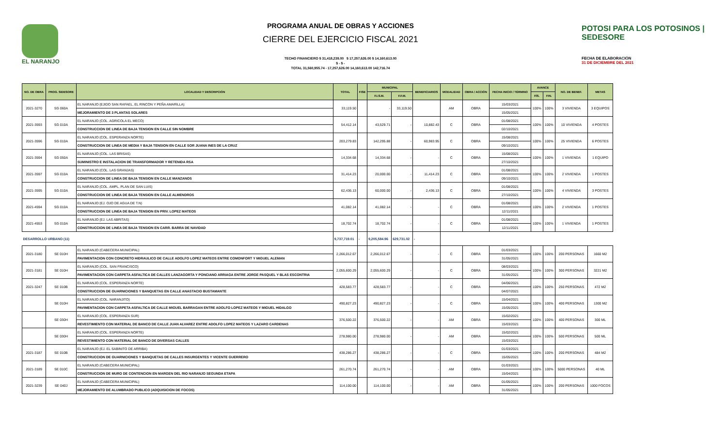EL NARANJO
PROGRAMA ANUAL DE OBRAS Y ACCIONES
CIERRE DEL EJERCICIO FISCAL 2021
TECHO FINANCIERO $ 31,418,239.00 $ 17,257,626.00 $ 14,160,613.00
$ - $ -
TOTAL 31,560,955.74 - 17,257,626.00 14,160,613.00 142,716.74
POTOSI PARA LOS POTOSINOS | SEDESORE
FECHA DE ELABORACIÓN
31 DE DICIEMBRE DEL 2021
| NO. DE OBRA | PROG. SIDESORE | LOCALIDAD Y DESCRIPCIÓN | TOTAL | FISE | MUNICIPAL | | BENEFICIARIOS | MODALIDAD | OBRA / ACCIÓN | FECHA INICIO / TÉRMINO | AVANCE | | NO. DE BENEF. | METAS |
| --- | --- | --- | --- | --- | --- | --- | --- | --- | --- | --- | --- | --- | --- | --- |
| | | | | | F.I.S.M. | F.F.M. | | | | | FÍS. | FIN. | | |
| 2021-3270 | SG 060A | EL NARANJO (EJIDO SAN RAFAEL, EL RINCON Y PEÑA AMARILLA) | 33,119.50 | | - | 33,119.50 | | AM | OBRA | 15/03/2021 | 100% | 100% | 3 VIVIENDA | 3 EQUIPOS |
| | | MEJORAMIENTO DE 3 PLANTAS SOLARES | | | | | | | | 15/05/2021 | | | | |
| 2021-3593 | SG 010A | EL NARANJO (COL. AGRICOLA EL MECO) | 54,412.14 | | 43,529.71 | - | 10,882.43 | C | OBRA | 01/08/2021 | 100% | 100% | 10 VIVIENDA | 4 POSTES |
| | | CONSTRUCCION DE LINEA DE BAJA TENSION EN CALLE SIN NOMBRE | | | | | | | | 02/10/2021 | | | | |
| 2021-3596 | SG 010A | EL NARANJO (COL. ESPERANZA NORTE) | 203,279.83 | | 142,295.88 | - | 60,983.95 | C | OBRA | 15/08/2021 | 100% | 100% | 25 VIVIENDA | 6 POSTES |
| | | CONSTRUCCION DE LINEA DE MEDIA Y BAJA TENSION EN CALLE SOR JUANA INES DE LA CRUZ | | | | | | | | 09/10/2021 | | | | |
| 2021-3594 | SG 050A | EL NARANJO (COL. LAS BRISAS) | 14,334.68 | | 14,334.68 | - | - | C | OBRA | 15/08/2021 | 100% | 100% | 1 VIVIENDA | 1 EQUIPO |
| | | SUMINISTRO E INSTALACION DE TRANSFORMADOR Y RETENIDA RSA | | | | | | | | 27/10/2021 | | | | |
| 2021-3597 | SG 010A | EL NARANJO (COL. LAS GRANJAS) | 31,414.23 | | 20,000.00 | - | 11,414.23 | C | OBRA | 01/08/2021 | 100% | 100% | 2 VIVIENDA | 1 POSTES |
| | | CONSTRUCCION DE LINEA DE BAJA TENSION EN CALLE MANZANOS | | | | | | | | 09/10/2021 | | | | |
| 2021-3595 | SG 010A | EL NARANJO (COL. AMPL. PLAN DE SAN LUIS) | 62,436.13 | | 60,000.00 | - | 2,436.13 | C | OBRA | 01/08/2021 | 100% | 100% | 4 VIVIENDA | 3 POSTES |
| | | CONSTRUCCION DE LINEA DE BAJA TENSION EN CALLE ALMENDROS | | | | | | | | 27/10/2021 | | | | |
| 2021-4594 | SG 010A | EL NARANJO (EJ. OJO DE AGUA DE T.N) | 41,082.14 | | 41,082.14 | - | - | C | OBRA | 01/08/2021 | 100% | 100% | 2 VIVIENDA | 1 POSTES |
| | | CONSTRUCCION DE LINEA DE BAJA TENSION EN PRIV. LOPEZ MATEOS | | | | | | | | 12/11/2021 | | | | |
| 2021-4553 | SG 010A | EL NARANJO (EJ. LAS ABRITAS) | 18,702.74 | | 18,702.74 | - | - | C | OBRA | 01/08/2021 | 100% | 100% | 1 VIVIENDA | 1 POSTES |
| | | CONSTRUCCION DE LINEA DE BAJA TENSION EN CARR. BARRA DE NAVIDAD | | | | | | | | 12/11/2021 | | | | |
| DESARROLLO URBANO (11) | | | 9,737,719.01 | - | 9,205,584.96 | 629,731.02 | - | | | | | | | |
| 2021-3180 | SE 010H | EL NARANJO (CABECERA MUNICIPAL) | 2,266,012.67 | | 2,266,012.67 | - | - | C | OBRA | 01/03/2021 | 100% | 100% | 200 PERSONAS | 1660 M2 |
| | | PAVIMENTACION CON CONCRETO HIDRAULICO DE CALLE ADOLFO LOPEZ MATEOS ENTRE COMONFORT Y MIGUEL ALEMAN | | | | | | | | 31/05/2021 | | | | |
| 2021-3181 | SE 010H | EL NARANJO (COL. SAN FRANCISCO) | 2,055,600.29 | | 2,055,600.29 | - | - | C | OBRA | 08/03/2021 | 100% | 100% | 300 PERSONAS | 3221 M2 |
| | | PAVIMENTACION CON CARPETA ASFALTICA DE CALLES LANZAGORTA Y PONCIANO ARRIAGA ENTRE JORGE PASQUEL Y BLAS ESCONTRIA | | | | | | | | 31/05/2021 | | | | |
| 2021-3247 | SE 010B | EL NARANJO (COL. ESPERANZA NORTE) | 428,583.77 | | 428,583.77 | - | - | C | OBRA | 04/06/2021 | 100% | 100% | 250 PERSONAS | 472 M2 |
| | | CONSTRUCCION DE GUARNICIONES Y BANQUETAS EN CALLE ANASTACIO BUSTAMANTE | | | | | | | | 04/07/2021 | | | | |
| | SE 010H | EL NARANJO (COL. NARANJITO) | 490,827.23 | | 490,827.23 | - | - | C | OBRA | 15/04/2021 | 100% | 100% | 400 PERSONAS | 1300 M2 |
| | | PAVIMENTACION CON CARPETA ASFALTICA DE CALLE MIGUEL BARRAGAN ENTRE ADOLFO LOPEZ MATEOS Y MIGUEL HIDALGO | | | | | | | | 15/05/2021 | | | | |
| | SE 030H | EL NARANJO (COL. ESPERANZA SUR) | 376,500.22 | | 376,500.22 | - | - | AM | OBRA | 15/02/2021 | 100% | 100% | 400 PERSONAS | 300 ML |
| | | REVESTIMIENTO CON MATERIAL DE BANCO DE CALLE JUAN ALVAREZ ENTRE ADOLFO LOPEZ MATEOS Y LAZARO CARDENAS | | | | | | | | 15/03/2021 | | | | |
| | SE 030H | EL NARANJO (COL. ESPERANZA NORTE) | 278,980.00 | | 278,980.00 | - | - | AM | OBRA | 15/02/2021 | 100% | 100% | 500 PERSONAS | 500 ML |
| | | REVESTIMIENTO CON MATERIAL DE BANCO DE DIVERSAS CALLES | | | | | | | | 15/03/2021 | | | | |
| 2021-3187 | SE 010B | EL NARANJO (EJ. EL SABINITO DE ARRIBA) | 438,286.27 | | 438,286.27 | - | - | C | OBRA | 01/03/2021 | 100% | 100% | 200 PERSONAS | 484 M2 |
| | | CONSTRUCCION DE GUARNICIONES Y BANQUETAS DE CALLES INSURGENTES Y VICENTE GUERRERO | | | | | | | | 15/05/2021 | | | | |
| 2021-3189 | SE 010C | EL NARANJO (CABECERA MUNICIPAL) | 261,270.74 | | 261,270.74 | - | - | AM | OBRA | 01/03/2021 | 100% | 100% | 5000 PERSONAS | 40 ML |
| | | CONSTRUCCION DE MURO DE CONTENCION EN MARGEN DEL RIO NARANJO SEGUNDA ETAPA | | | | | | | | 15/04/2021 | | | | |
| 2021-3239 | SE 040J | EL NARANJO (CABECERA MUNICIPAL) | 114,100.00 | | 114,100.00 | - | - | AM | OBRA | 01/05/2021 | 100% | 100% | 200 PERSONAS | 1000 FOCOS |
| | | MEJORAMIENTO DE ALUMBRADO PUBLICO (ADQUISICION DE FOCOS) | | | | | | | | 31/05/2021 | | | | |